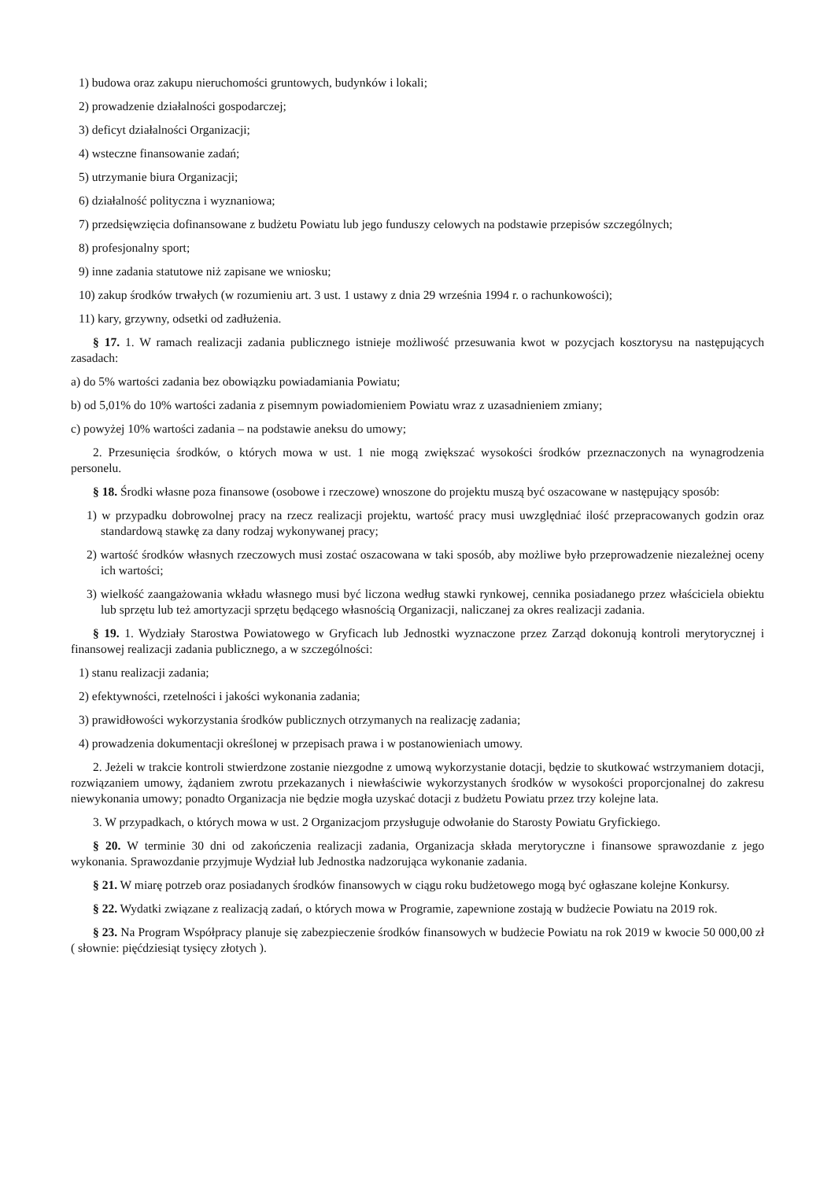1) budowa oraz zakupu nieruchomości gruntowych, budynków i lokali;
2) prowadzenie działalności gospodarczej;
3) deficyt działalności Organizacji;
4) wsteczne finansowanie zadań;
5) utrzymanie biura Organizacji;
6) działalność polityczna i wyznaniowa;
7) przedsięwzięcia dofinansowane z budżetu Powiatu lub jego funduszy celowych na podstawie przepisów szczególnych;
8) profesjonalny sport;
9) inne zadania statutowe niż zapisane we wniosku;
10) zakup środków trwałych (w rozumieniu art. 3 ust. 1 ustawy z dnia 29 września 1994 r. o rachunkowości);
11) kary, grzywny, odsetki od zadłużenia.
§ 17. 1. W ramach realizacji zadania publicznego istnieje możliwość przesuwania kwot w pozycjach kosztorysu na następujących zasadach:
a) do 5% wartości zadania bez obowiązku powiadamiania Powiatu;
b) od 5,01% do 10% wartości zadania z pisemnym powiadomieniem Powiatu wraz z uzasadnieniem zmiany;
c) powyżej 10% wartości zadania – na podstawie aneksu do umowy;
2. Przesunięcia środków, o których mowa w ust. 1 nie mogą zwiększać wysokości środków przeznaczonych na wynagrodzenia personelu.
§ 18. Środki własne poza finansowe (osobowe i rzeczowe) wnoszone do projektu muszą być oszacowane w następujący sposób:
1) w przypadku dobrowolnej pracy na rzecz realizacji projektu, wartość pracy musi uwzględniać ilość przepracowanych godzin oraz standardową stawkę za dany rodzaj wykonywanej pracy;
2) wartość środków własnych rzeczowych musi zostać oszacowana w taki sposób, aby możliwe było przeprowadzenie niezależnej oceny ich wartości;
3) wielkość zaangażowania wkładu własnego musi być liczona według stawki rynkowej, cennika posiadanego przez właściciela obiektu lub sprzętu lub też amortyzacji sprzętu będącego własnością Organizacji, naliczanej za okres realizacji zadania.
§ 19. 1. Wydziały Starostwa Powiatowego w Gryficach lub Jednostki wyznaczone przez Zarząd dokonują kontroli merytorycznej i finansowej realizacji zadania publicznego, a w szczególności:
1) stanu realizacji zadania;
2) efektywności, rzetelności i jakości wykonania zadania;
3) prawidłowości wykorzystania środków publicznych otrzymanych na realizację zadania;
4) prowadzenia dokumentacji określonej w przepisach prawa i w postanowieniach umowy.
2. Jeżeli w trakcie kontroli stwierdzone zostanie niezgodne z umową wykorzystanie dotacji, będzie to skutkować wstrzymaniem dotacji, rozwiązaniem umowy, żądaniem zwrotu przekazanych i niewłaściwie wykorzystanych środków w wysokości proporcjonalnej do zakresu niewykonania umowy; ponadto Organizacja nie będzie mogła uzyskać dotacji z budżetu Powiatu przez trzy kolejne lata.
3. W przypadkach, o których mowa w ust. 2 Organizacjom przysługuje odwołanie do Starosty Powiatu Gryfickiego.
§ 20. W terminie 30 dni od zakończenia realizacji zadania, Organizacja składa merytoryczne i finansowe sprawozdanie z jego wykonania. Sprawozdanie przyjmuje Wydział lub Jednostka nadzorująca wykonanie zadania.
§ 21. W miarę potrzeb oraz posiadanych środków finansowych w ciągu roku budżetowego mogą być ogłaszane kolejne Konkursy.
§ 22. Wydatki związane z realizacją zadań, o których mowa w Programie, zapewnione zostają w budżecie Powiatu na 2019 rok.
§ 23. Na Program Współpracy planuje się zabezpieczenie środków finansowych w budżecie Powiatu na rok 2019 w kwocie 50 000,00 zł ( słownie: pięćdziesiąt tysięcy złotych ).